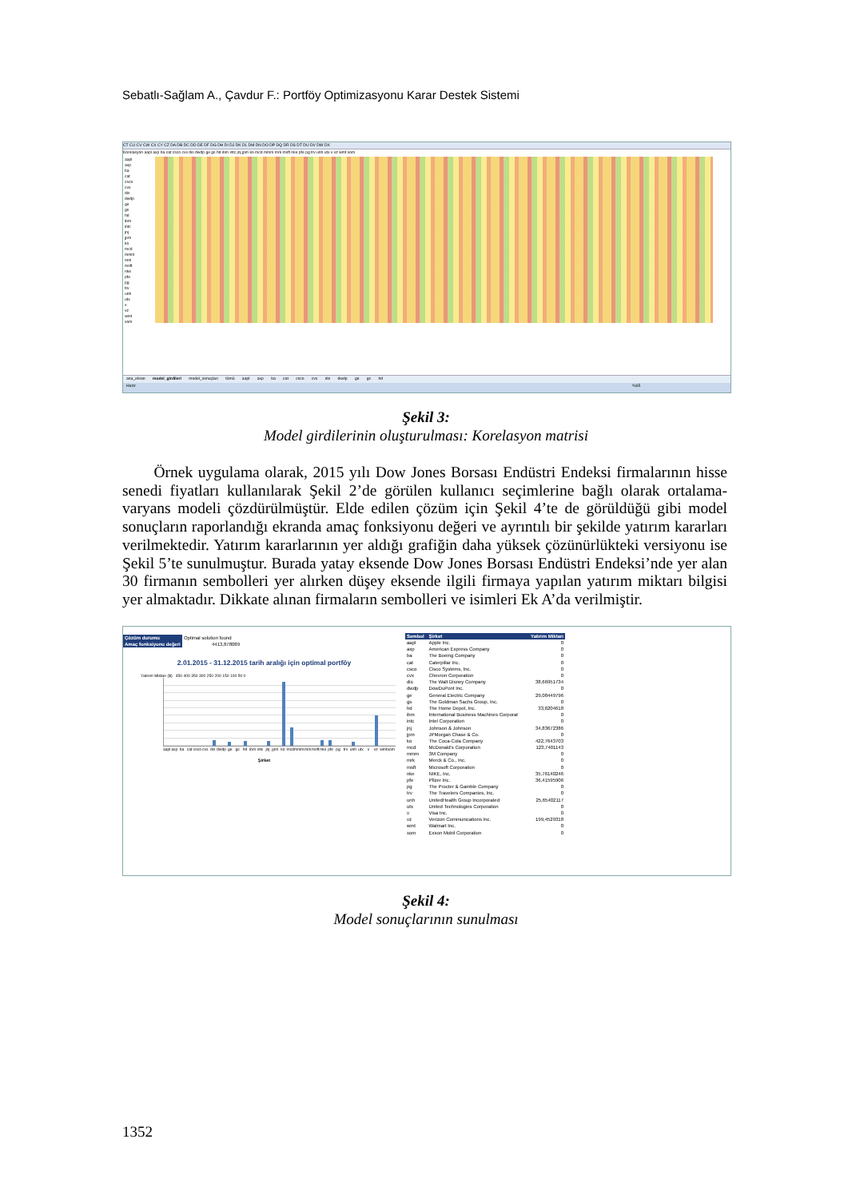Sebatlı-Sağlam A., Çavdur F.: Portföy Optimizasyonu Karar Destek Sistemi
CT CU CV CW CX CY CZ DA DB DC DD DE DF DG DH DI DJ DK DL DM DN DO DP DQ DR DS DT DU DV DW DX
Korelasyon aapl axp ba cat csco cvx dis dwdp ge gs hd ibm intc jnj jpm ko mcd mmm mrk msft nke pfe pg trv unh utx v vz wmt xom
aapl
axp
ba
cat
csco
cvx
dis
dwdp
ge
gs
hd
ibm
intc
jnj
jpm
ko
mcd
mmm
mrk
msft
nke
pfe
pg
trv
unh
utx
v
vz
wmt
xom
ana_ekran model_girdileri model_sonuçları tümü aapl axp ba cat csco cvx dis dwdp ge gs hd
Hazır %65
Şekil 3:
Model girdilerinin oluşturulması: Korelasyon matrisi
Örnek uygulama olarak, 2015 yılı Dow Jones Borsası Endüstri Endeksi firmalarının hisse senedi fiyatları kullanılarak Şekil 2’de görülen kullanıcı seçimlerine bağlı olarak ortalama-varyans modeli çözdürülmüştür. Elde edilen çözüm için Şekil 4’te de görüldüğü gibi model sonuçların raporlandığı ekranda amaç fonksiyonu değeri ve ayrıntılı bir şekilde yatırım kararları verilmektedir. Yatırım kararlarının yer aldığı grafiğin daha yüksek çözünürlükteki versiyonu ise Şekil 5’te sunulmuştur. Burada yatay eksende Dow Jones Borsası Endüstri Endeksi’nde yer alan 30 firmanın sembolleri yer alırken düşey eksende ilgili firmaya yapılan yatırım miktarı bilgisi yer almaktadır. Dikkate alınan firmaların sembolleri ve isimleri Ek A’da verilmiştir.
Çözüm durumu Optimal solution found
Amaç fonksiyonu değeri 4413,878089
2.01.2015 - 31.12.2015 tarih aralığı için optimal portföy
Yatırım Miktarı ($) 450 400 350 300 250 200 150 100 50 0
aapl axp ba cat csco cvx dis dwdp ge gs hd ibm intc jnj jpm ko mcd mmm mrk msft nke pfe pg trv unh utx v vz wmt xom
Şirket
| Sembol | Şirket | Yatırım Miktarı |
| --- | --- | --- |
| aapl | Apple Inc. | 0 |
| axp | American Express Company | 0 |
| ba | The Boeing Company | 0 |
| cat | Caterpillar Inc. | 0 |
| csco | Cisco Systems, Inc. | 0 |
| cvx | Chevron Corporation | 0 |
| dis | The Walt Disney Company | 38,66951734 |
| dwdp | DowDuPont Inc. | 0 |
| ge | General Electric Company | 29,08449796 |
| gs | The Goldman Sachs Group, Inc. | 0 |
| hd | The Home Depot, Inc. | 33,6204618 |
| ibm | International Business Machines Corporat | 0 |
| intc | Intel Corporation | 0 |
| jnj | Johnson & Johnson | 34,83672386 |
| jpm | JPMorgan Chase & Co. | 0 |
| ko | The Coca-Cola Company | 422,7643703 |
| mcd | McDonald's Corporation | 123,7401143 |
| mmm | 3M Company | 0 |
| mrk | Merck & Co., Inc. | 0 |
| msft | Microsoft Corporation | 0 |
| nke | NIKE, Inc. | 35,76140246 |
| pfe | Pfizer Inc. | 36,41595906 |
| pg | The Procter & Gamble Company | 0 |
| trv | The Travelers Companies, Inc. | 0 |
| unh | UnitedHealth Group Incorporated | 25,65402117 |
| utx | United Technologies Corporation | 0 |
| v | Visa Inc. | 0 |
| vz | Verizon Communications Inc. | 199,4529318 |
| wmt | Walmart Inc. | 0 |
| xom | Exxon Mobil Corporation | 0 |
Şekil 4:
Model sonuçlarının sunulması
1352